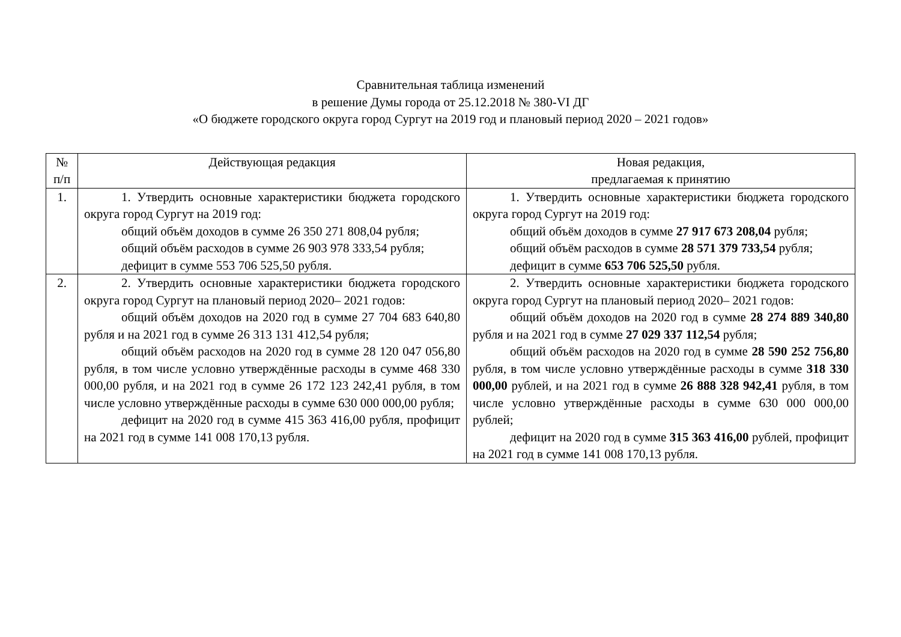Сравнительная таблица изменений
в решение Думы города от 25.12.2018 № 380-VI ДГ
«О бюджете городского округа город Сургут на 2019 год и плановый период 2020 – 2021 годов»
| № п/п | Действующая редакция | Новая редакция, предлагаемая к принятию |
| --- | --- | --- |
| 1. | 1. Утвердить основные характеристики бюджета городского округа город Сургут на 2019 год: общий объём доходов в сумме 26 350 271 808,04 рубля; общий объём расходов в сумме 26 903 978 333,54 рубля; дефицит в сумме 553 706 525,50 рубля. | 1. Утвердить основные характеристики бюджета городского округа город Сургут на 2019 год: общий объём доходов в сумме 27 917 673 208,04 рубля; общий объём расходов в сумме 28 571 379 733,54 рубля; дефицит в сумме 653 706 525,50 рубля. |
| 2. | 2. Утвердить основные характеристики бюджета городского округа город Сургут на плановый период 2020– 2021 годов: общий объём доходов на 2020 год в сумме 27 704 683 640,80 рубля и на 2021 год в сумме 26 313 131 412,54 рубля; общий объём расходов на 2020 год в сумме 28 120 047 056,80 рубля, в том числе условно утверждённые расходы в сумме 468 330 000,00 рубля, и на 2021 год в сумме 26 172 123 242,41 рубля, в том числе условно утверждённые расходы в сумме 630 000 000,00 рубля; дефицит на 2020 год в сумме 415 363 416,00 рубля, профицит на 2021 год в сумме 141 008 170,13 рубля. | 2. Утвердить основные характеристики бюджета городского округа город Сургут на плановый период 2020– 2021 годов: общий объём доходов на 2020 год в сумме 28 274 889 340,80 рубля и на 2021 год в сумме 27 029 337 112,54 рубля; общий объём расходов на 2020 год в сумме 28 590 252 756,80 рубля, в том числе условно утверждённые расходы в сумме 318 330 000,00 рублей, и на 2021 год в сумме 26 888 328 942,41 рубля, в том числе условно утверждённые расходы в сумме 630 000 000,00 рублей; дефицит на 2020 год в сумме 315 363 416,00 рублей, профицит на 2021 год в сумме 141 008 170,13 рубля. |